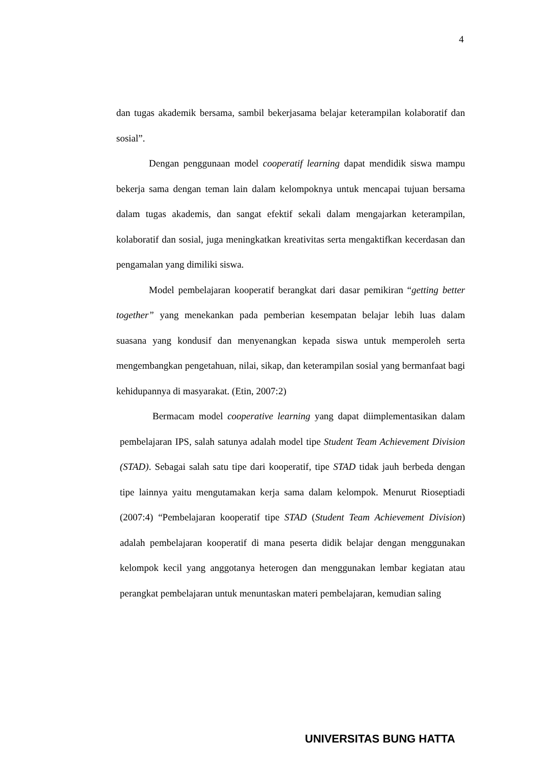4
dan tugas akademik bersama, sambil bekerjasama belajar keterampilan kolaboratif dan sosial”.
Dengan penggunaan model cooperatif learning dapat mendidik siswa mampu bekerja sama dengan teman lain dalam kelompoknya untuk mencapai tujuan bersama dalam tugas akademis, dan sangat efektif sekali dalam mengajarkan keterampilan, kolaboratif dan sosial, juga meningkatkan kreativitas serta mengaktifkan kecerdasan dan pengamalan yang dimiliki siswa.
Model pembelajaran kooperatif berangkat dari dasar pemikiran “getting better together” yang menekankan pada pemberian kesempatan belajar lebih luas dalam suasana yang kondusif dan menyenangkan kepada siswa untuk memperoleh serta mengembangkan pengetahuan, nilai, sikap, dan keterampilan sosial yang bermanfaat bagi kehidupannya di masyarakat. (Etin, 2007:2)
Bermacam model cooperative learning yang dapat diimplementasikan dalam pembelajaran IPS, salah satunya adalah model tipe Student Team Achievement Division (STAD). Sebagai salah satu tipe dari kooperatif, tipe STAD tidak jauh berbeda dengan tipe lainnya yaitu mengutamakan kerja sama dalam kelompok. Menurut Rioseptiadi (2007:4) “Pembelajaran kooperatif tipe STAD (Student Team Achievement Division) adalah pembelajaran kooperatif di mana peserta didik belajar dengan menggunakan kelompok kecil yang anggotanya heterogen dan menggunakan lembar kegiatan atau perangkat pembelajaran untuk menuntaskan materi pembelajaran, kemudian saling
UNIVERSITAS BUNG HATTA